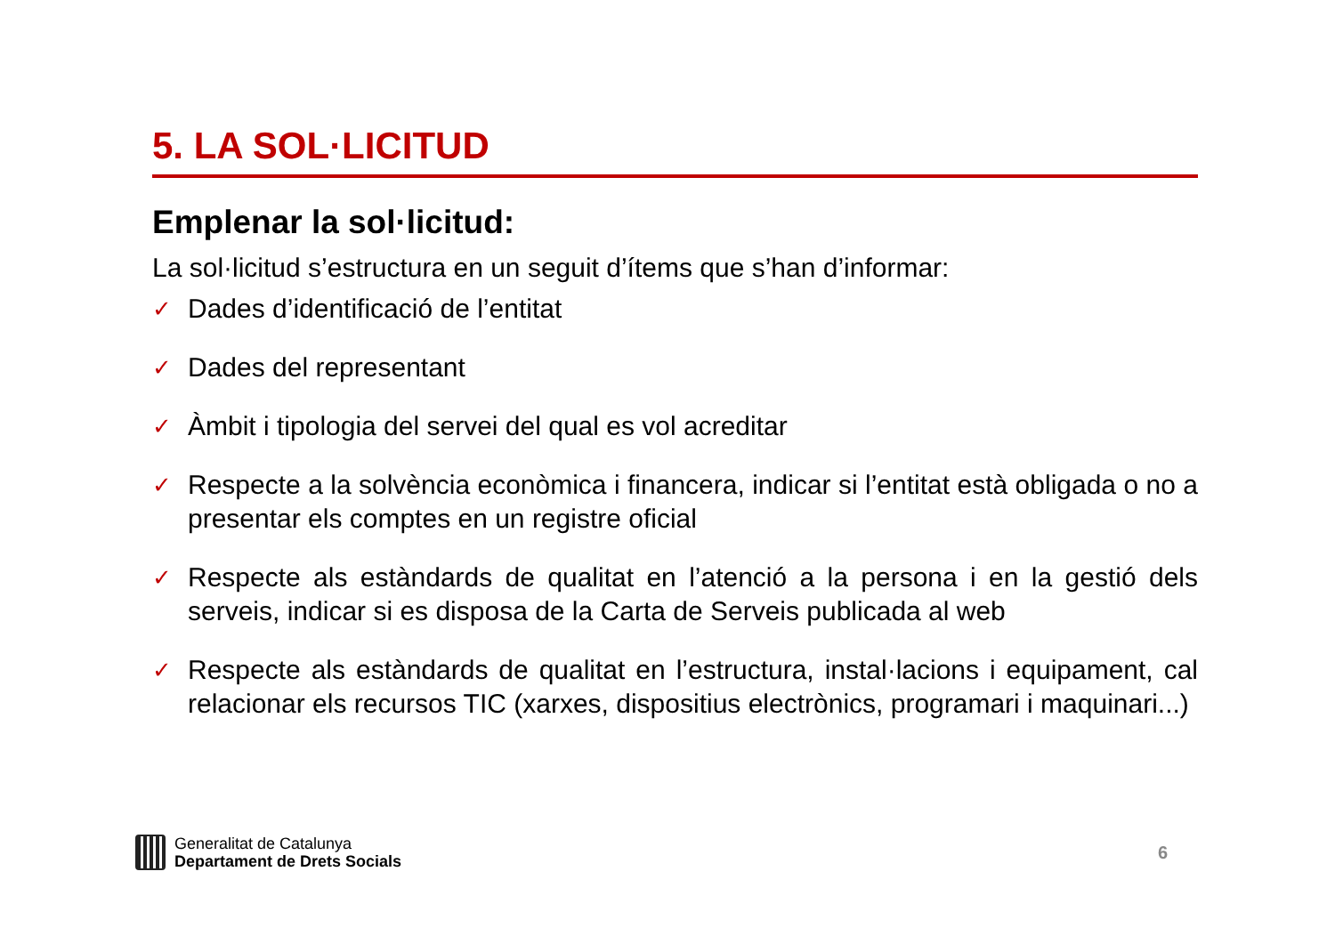5. LA SOL·LICITUD
Emplenar la sol·licitud:
La sol·licitud s’estructura en un seguit d’ítems que s’han d’informar:
✓ Dades d’identificació de l’entitat
✓ Dades del representant
✓ Àmbit i tipologia del servei del qual es vol acreditar
✓ Respecte a la solvència econòmica i financera, indicar si l’entitat està obligada o no a presentar els comptes en un registre oficial
✓ Respecte als estàndards de qualitat en l’atenció a la persona i en la gestió dels serveis, indicar si es disposa de la Carta de Serveis publicada al web
✓ Respecte als estàndards de qualitat en l’estructura, instal·lacions i equipament, cal relacionar els recursos TIC (xarxes, dispositius electrònics, programari i maquinari...)
Generalitat de Catalunya
Departament de Drets Socials
6